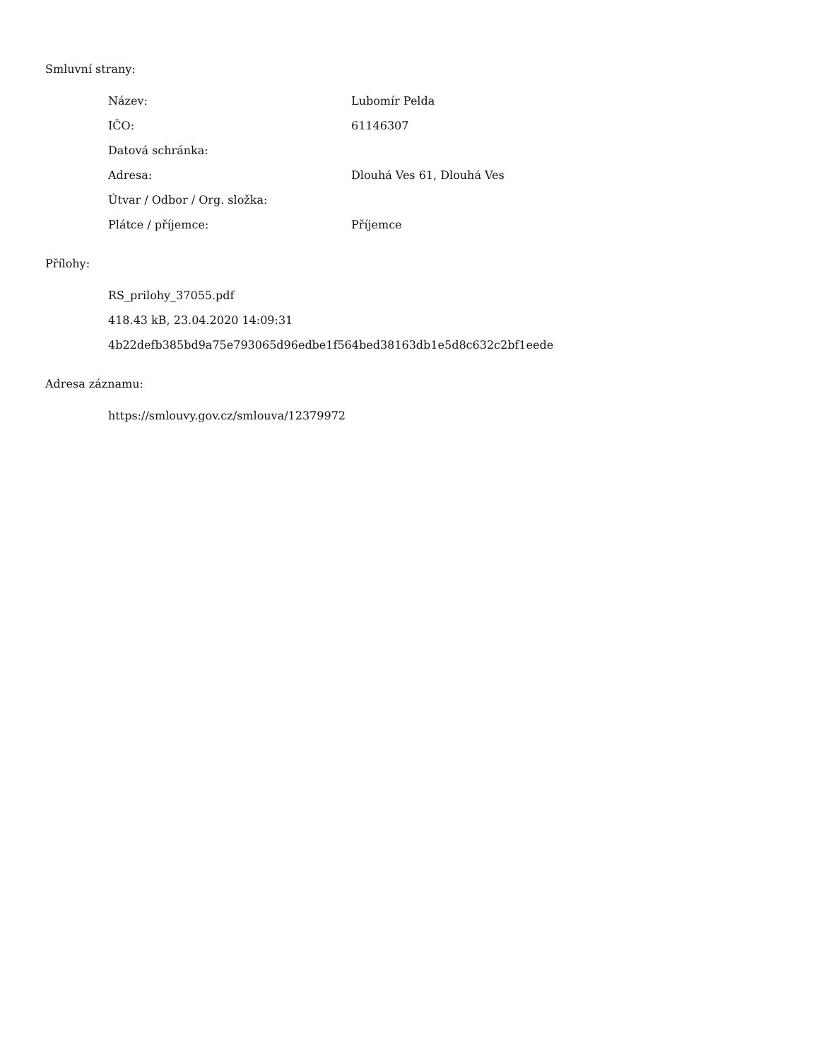Smluvní strany:
| Název: | Lubomír Pelda |
| IČO: | 61146307 |
| Datová schránka: | |
| Adresa: | Dlouhá Ves 61, Dlouhá Ves |
| Útvar / Odbor / Org. složka: | |
| Plátce / příjemce: | Příjemce |
Přílohy:
| RS_prilohy_37055.pdf |
| 418.43 kB, 23.04.2020 14:09:31 |
| 4b22defb385bd9a75e793065d96edbe1f564bed38163db1e5d8c632c2bf1eede |
Adresa záznamu:
| https://smlouvy.gov.cz/smlouva/12379972 |